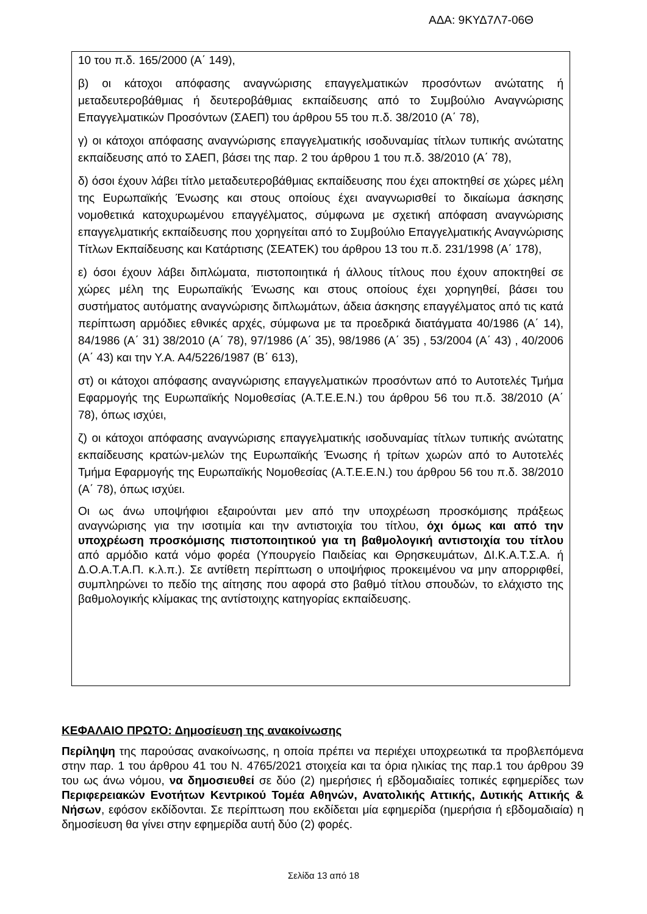ΑΔΑ: 9ΚΥΔ7Λ7-06Θ
10 του π.δ. 165/2000 (Α΄ 149),
β) οι κάτοχοι απόφασης αναγνώρισης επαγγελματικών προσόντων ανώτατης ή μεταδευτεροβάθμιας ή δευτεροβάθμιας εκπαίδευσης από το Συμβούλιο Αναγνώρισης Επαγγελματικών Προσόντων (ΣΑΕΠ) του άρθρου 55 του π.δ. 38/2010 (Α΄ 78),
γ) οι κάτοχοι απόφασης αναγνώρισης επαγγελματικής ισοδυναμίας τίτλων τυπικής ανώτατης εκπαίδευσης από το ΣΑΕΠ, βάσει της παρ. 2 του άρθρου 1 του π.δ. 38/2010 (Α΄ 78),
δ) όσοι έχουν λάβει τίτλο μεταδευτεροβάθμιας εκπαίδευσης που έχει αποκτηθεί σε χώρες μέλη της Ευρωπαϊκής Ένωσης και στους οποίους έχει αναγνωρισθεί το δικαίωμα άσκησης νομοθετικά κατοχυρωμένου επαγγέλματος, σύμφωνα με σχετική απόφαση αναγνώρισης επαγγελματικής εκπαίδευσης που χορηγείται από το Συμβούλιο Επαγγελματικής Αναγνώρισης Τίτλων Εκπαίδευσης και Κατάρτισης (ΣΕΑΤΕΚ) του άρθρου 13 του π.δ. 231/1998 (Α΄ 178),
ε) όσοι έχουν λάβει διπλώματα, πιστοποιητικά ή άλλους τίτλους που έχουν αποκτηθεί σε χώρες μέλη της Ευρωπαϊκής Ένωσης και στους οποίους έχει χορηγηθεί, βάσει του συστήματος αυτόματης αναγνώρισης διπλωμάτων, άδεια άσκησης επαγγέλματος από τις κατά περίπτωση αρμόδιες εθνικές αρχές, σύμφωνα με τα προεδρικά διατάγματα 40/1986 (Α΄ 14), 84/1986 (Α΄ 31) 38/2010 (Α΄ 78), 97/1986 (Α΄ 35), 98/1986 (Α΄ 35) , 53/2004 (Α΄ 43) , 40/2006 (Α΄ 43) και την Υ.Α. Α4/5226/1987 (Β΄ 613),
στ) οι κάτοχοι απόφασης αναγνώρισης επαγγελματικών προσόντων από το Αυτοτελές Τμήμα Εφαρμογής της Ευρωπαϊκής Νομοθεσίας (Α.Τ.Ε.Ε.Ν.) του άρθρου 56 του π.δ. 38/2010 (Α΄ 78), όπως ισχύει,
ζ) οι κάτοχοι απόφασης αναγνώρισης επαγγελματικής ισοδυναμίας τίτλων τυπικής ανώτατης εκπαίδευσης κρατών-μελών της Ευρωπαϊκής Ένωσης ή τρίτων χωρών από το Αυτοτελές Τμήμα Εφαρμογής της Ευρωπαϊκής Νομοθεσίας (Α.Τ.Ε.Ε.Ν.) του άρθρου 56 του π.δ. 38/2010 (Α΄ 78), όπως ισχύει.
Οι ως άνω υποψήφιοι εξαιρούνται μεν από την υποχρέωση προσκόμισης πράξεως αναγνώρισης για την ισοτιμία και την αντιστοιχία του τίτλου, όχι όμως και από την υποχρέωση προσκόμισης πιστοποιητικού για τη βαθμολογική αντιστοιχία του τίτλου από αρμόδιο κατά νόμο φορέα (Υπουργείο Παιδείας και Θρησκευμάτων, ΔΙ.Κ.Α.Τ.Σ.Α. ή Δ.Ο.Α.Τ.Α.Π. κ.λ.π.). Σε αντίθετη περίπτωση ο υποψήφιος προκειμένου να μην απορριφθεί, συμπληρώνει το πεδίο της αίτησης που αφορά στο βαθμό τίτλου σπουδών, το ελάχιστο της βαθμολογικής κλίμακας της αντίστοιχης κατηγορίας εκπαίδευσης.
ΚΕΦΑΛΑΙΟ ΠΡΩΤΟ: Δημοσίευση της ανακοίνωσης
Περίληψη της παρούσας ανακοίνωσης, η οποία πρέπει να περιέχει υποχρεωτικά τα προβλεπόμενα στην παρ. 1 του άρθρου 41 του Ν. 4765/2021 στοιχεία και τα όρια ηλικίας της παρ.1 του άρθρου 39 του ως άνω νόμου, να δημοσιευθεί σε δύο (2) ημερήσιες ή εβδομαδιαίες τοπικές εφημερίδες των Περιφερειακών Ενοτήτων Κεντρικού Τομέα Αθηνών, Ανατολικής Αττικής, Δυτικής Αττικής & Νήσων, εφόσον εκδίδονται. Σε περίπτωση που εκδίδεται μία εφημερίδα (ημερήσια ή εβδομαδιαία) η δημοσίευση θα γίνει στην εφημερίδα αυτή δύο (2) φορές.
Σελίδα 13 από 18